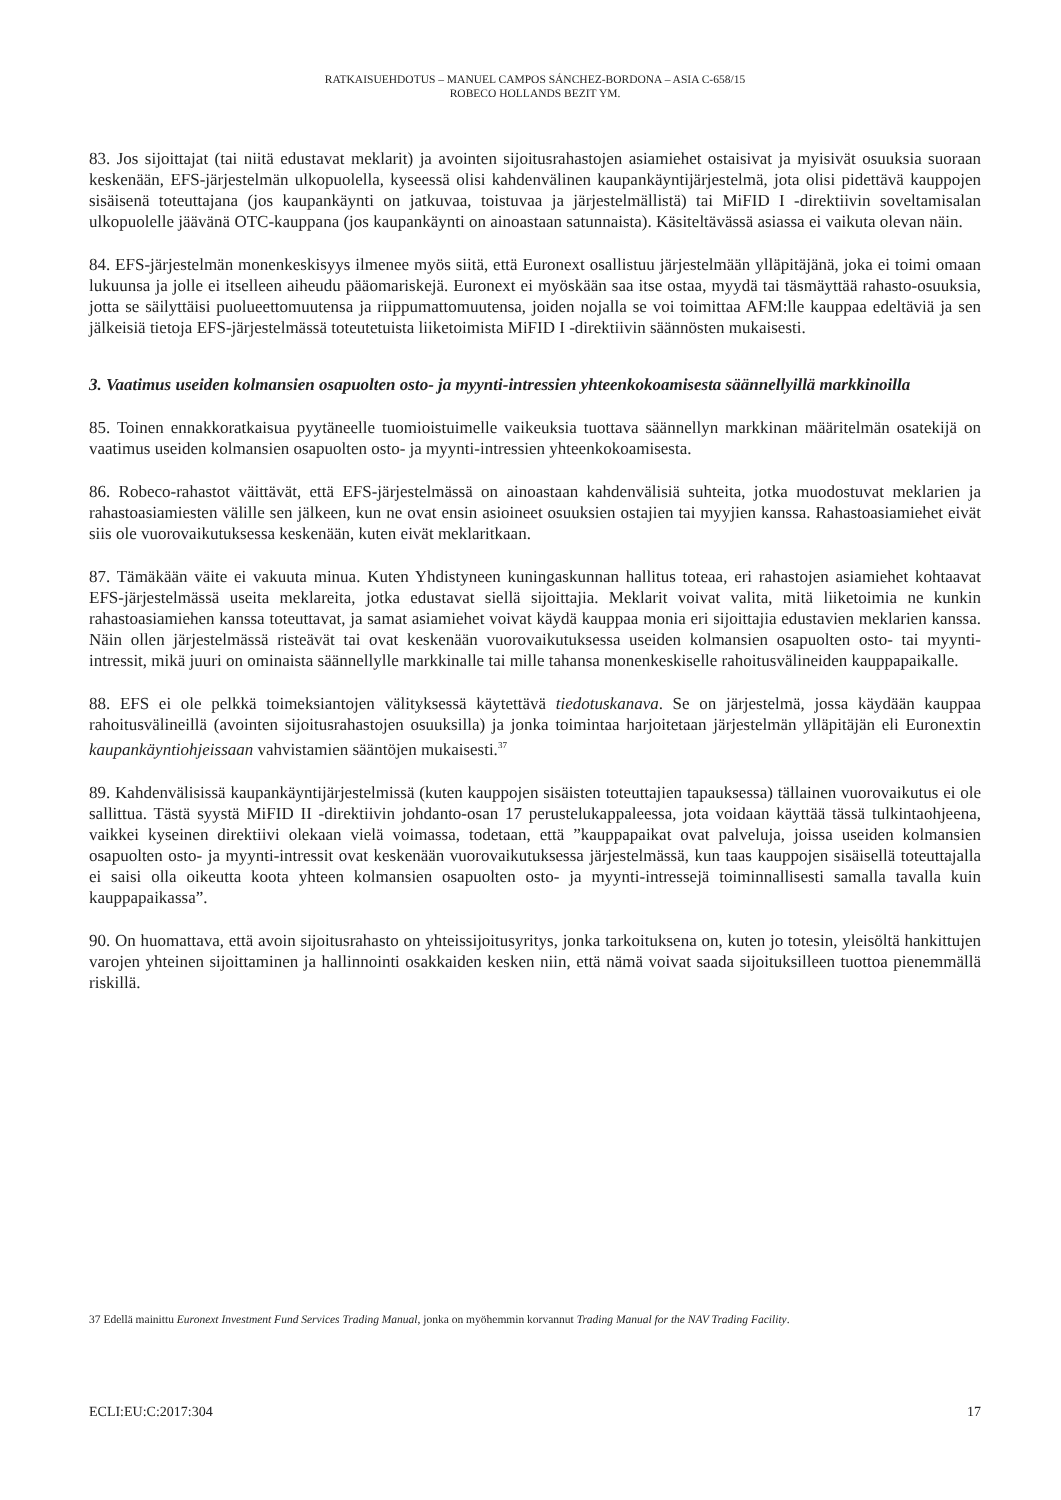RATKAISUEHDOTUS – MANUEL CAMPOS SÁNCHEZ-BORDONA – ASIA C-658/15
ROBECO HOLLANDS BEZIT YM.
83. Jos sijoittajat (tai niitä edustavat meklarit) ja avointen sijoitusrahastojen asiamiehet ostaisivat ja myisivät osuuksia suoraan keskenään, EFS-järjestelmän ulkopuolella, kyseessä olisi kahdenvälinen kaupankäyntijärjestelmä, jota olisi pidettävä kauppojen sisäisenä toteuttajana (jos kaupankäynti on jatkuvaa, toistuvaa ja järjestelmällistä) tai MiFID I -direktiivin soveltamisalan ulkopuolelle jäävänä OTC-kauppana (jos kaupankäynti on ainoastaan satunnaista). Käsiteltävässä asiassa ei vaikuta olevan näin.
84. EFS-järjestelmän monenkeskisyys ilmenee myös siitä, että Euronext osallistuu järjestelmään ylläpitäjänä, joka ei toimi omaan lukuunsa ja jolle ei itselleen aiheudu pääomariskejä. Euronext ei myöskään saa itse ostaa, myydä tai täsmäyttää rahasto-osuuksia, jotta se säilyttäisi puolueettomuutensa ja riippumattomuutensa, joiden nojalla se voi toimittaa AFM:lle kauppaa edeltäviä ja sen jälkeisiä tietoja EFS-järjestelmässä toteutetuista liiketoimista MiFID I -direktiivin säännösten mukaisesti.
3. Vaatimus useiden kolmansien osapuolten osto- ja myynti-intressien yhteenkokoamisesta säännellyillä markkinoilla
85. Toinen ennakkoratkaisua pyytäneelle tuomioistuimelle vaikeuksia tuottava säännellyn markkinan määritelmän osatekijä on vaatimus useiden kolmansien osapuolten osto- ja myynti-intressien yhteenkokoamisesta.
86. Robeco-rahastot väittävät, että EFS-järjestelmässä on ainoastaan kahdenvälisiä suhteita, jotka muodostuvat meklarien ja rahastoasiamiesten välille sen jälkeen, kun ne ovat ensin asioineet osuuksien ostajien tai myyjien kanssa. Rahastoasiamiehet eivät siis ole vuorovaikutuksessa keskenään, kuten eivät meklaritkaan.
87. Tämäkään väite ei vakuuta minua. Kuten Yhdistyneen kuningaskunnan hallitus toteaa, eri rahastojen asiamiehet kohtaavat EFS-järjestelmässä useita meklareita, jotka edustavat siellä sijoittajia. Meklarit voivat valita, mitä liiketoimia ne kunkin rahastoasiamiehen kanssa toteuttavat, ja samat asiamiehet voivat käydä kauppaa monia eri sijoittajia edustavien meklarien kanssa. Näin ollen järjestelmässä risteävät tai ovat keskenään vuorovaikutuksessa useiden kolmansien osapuolten osto- tai myynti-intressit, mikä juuri on ominaista säännellylle markkinalle tai mille tahansa monenkeskiselle rahoitusvälineiden kauppapaikalle.
88. EFS ei ole pelkkä toimeksiantojen välityksessä käytettävä tiedotuskanava. Se on järjestelmä, jossa käydään kauppaa rahoitusvälineillä (avointen sijoitusrahastojen osuuksilla) ja jonka toimintaa harjoitetaan järjestelmän ylläpitäjän eli Euronextin kaupankäyntiohjeissaan vahvistamien sääntöjen mukaisesti.<sup>37</sup>
89. Kahdenvälisissä kaupankäyntijärjestelmissä (kuten kauppojen sisäisten toteuttajien tapauksessa) tällainen vuorovaikutus ei ole sallittua. Tästä syystä MiFID II -direktiivin johdanto-osan 17 perustelukappaleessa, jota voidaan käyttää tässä tulkintaohjeena, vaikkei kyseinen direktiivi olekaan vielä voimassa, todetaan, että ”kauppapaikat ovat palveluja, joissa useiden kolmansien osapuolten osto- ja myynti-intressit ovat keskenään vuorovaikutuksessa järjestelmässä, kun taas kauppojen sisäisellä toteuttajalla ei saisi olla oikeutta koota yhteen kolmansien osapuolten osto- ja myynti-intressejä toiminnallisesti samalla tavalla kuin kauppapaikassa”.
90. On huomattava, että avoin sijoitusrahasto on yhteissijoitusyritys, jonka tarkoituksena on, kuten jo totesin, yleisöltä hankittujen varojen yhteinen sijoittaminen ja hallinnointi osakkaiden kesken niin, että nämä voivat saada sijoituksilleen tuottoa pienemmällä riskillä.
37 Edellä mainittu Euronext Investment Fund Services Trading Manual, jonka on myöhemmin korvannut Trading Manual for the NAV Trading Facility.
ECLI:EU:C:2017:304 17